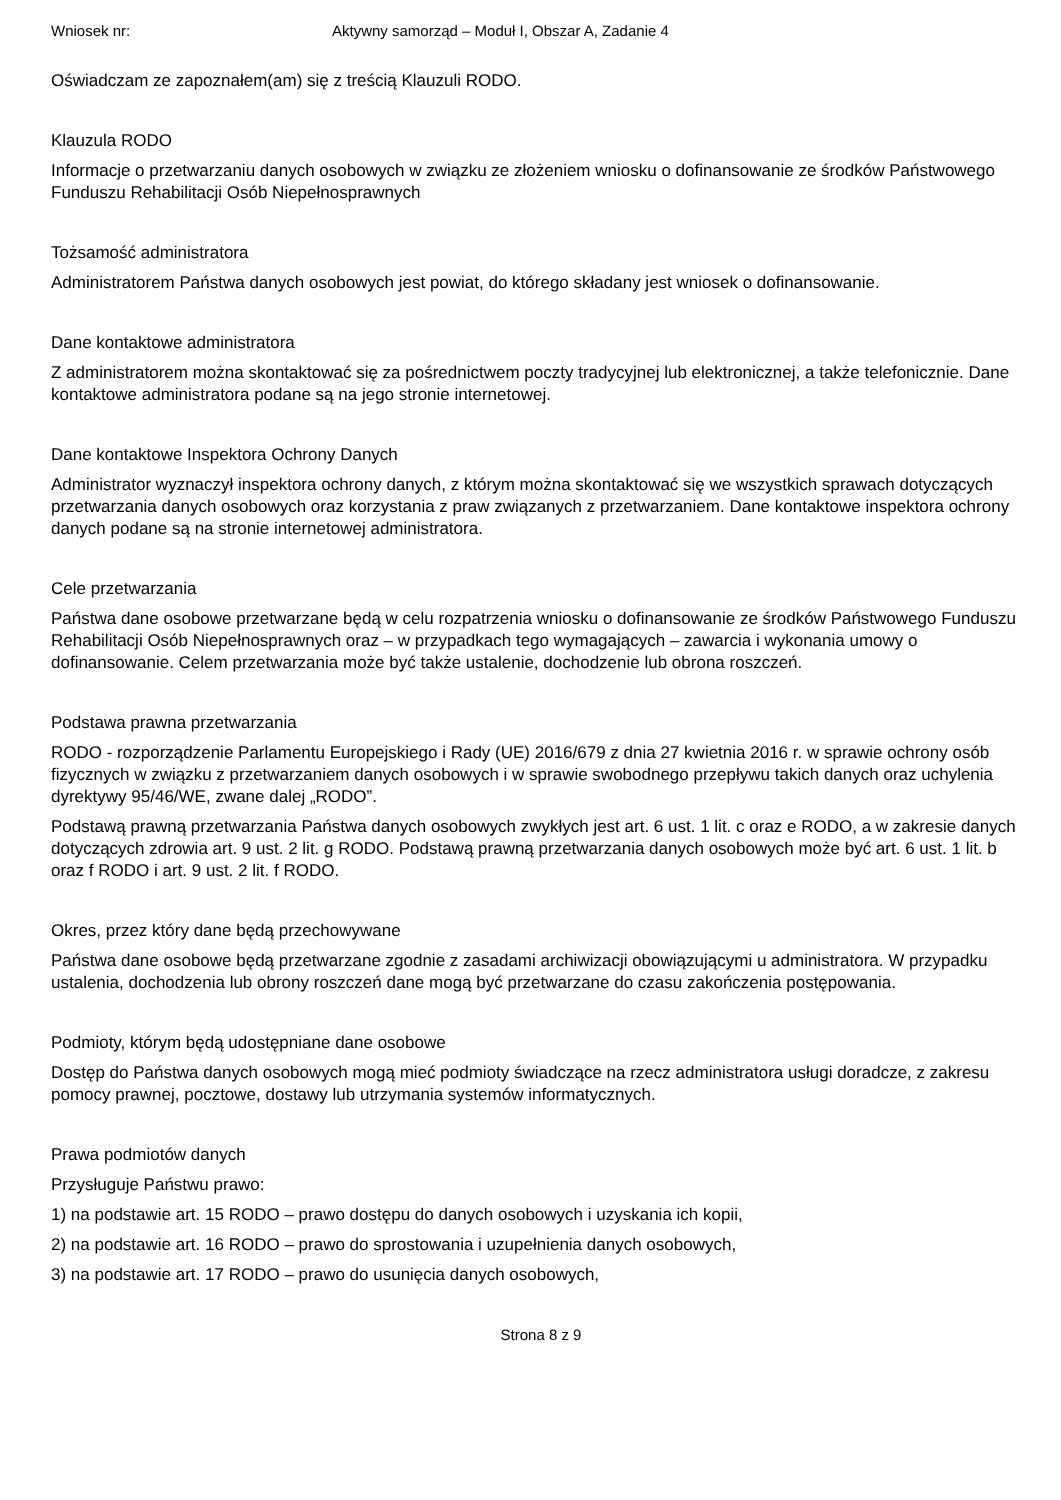Wniosek nr: Aktywny samorząd – Moduł I, Obszar A, Zadanie 4
Oświadczam ze zapoznałem(am) się z treścią Klauzuli RODO.
Klauzula RODO
Informacje o przetwarzaniu danych osobowych w związku ze złożeniem wniosku o dofinansowanie ze środków Państwowego Funduszu Rehabilitacji Osób Niepełnosprawnych
Tożsamość administratora
Administratorem Państwa danych osobowych jest powiat, do którego składany jest wniosek o dofinansowanie.
Dane kontaktowe administratora
Z administratorem można skontaktować się za pośrednictwem poczty tradycyjnej lub elektronicznej, a także telefonicznie. Dane kontaktowe administratora podane są na jego stronie internetowej.
Dane kontaktowe Inspektora Ochrony Danych
Administrator wyznaczył inspektora ochrony danych, z którym można skontaktować się we wszystkich sprawach dotyczących przetwarzania danych osobowych oraz korzystania z praw związanych z przetwarzaniem. Dane kontaktowe inspektora ochrony danych podane są na stronie internetowej administratora.
Cele przetwarzania
Państwa dane osobowe przetwarzane będą w celu rozpatrzenia wniosku o dofinansowanie ze środków Państwowego Funduszu Rehabilitacji Osób Niepełnosprawnych oraz – w przypadkach tego wymagających – zawarcia i wykonania umowy o dofinansowanie. Celem przetwarzania może być także ustalenie, dochodzenie lub obrona roszczeń.
Podstawa prawna przetwarzania
RODO - rozporządzenie Parlamentu Europejskiego i Rady (UE) 2016/679 z dnia 27 kwietnia 2016 r. w sprawie ochrony osób fizycznych w związku z przetwarzaniem danych osobowych i w sprawie swobodnego przepływu takich danych oraz uchylenia dyrektywy 95/46/WE, zwane dalej „RODO”.
Podstawą prawną przetwarzania Państwa danych osobowych zwykłych jest art. 6 ust. 1 lit. c oraz e RODO, a w zakresie danych dotyczących zdrowia art. 9 ust. 2 lit. g RODO. Podstawą prawną przetwarzania danych osobowych może być art. 6 ust. 1 lit. b oraz f RODO i art. 9 ust. 2 lit. f RODO.
Okres, przez który dane będą przechowywane
Państwa dane osobowe będą przetwarzane zgodnie z zasadami archiwizacji obowiązującymi u administratora. W przypadku ustalenia, dochodzenia lub obrony roszczeń dane mogą być przetwarzane do czasu zakończenia postępowania.
Podmioty, którym będą udostępniane dane osobowe
Dostęp do Państwa danych osobowych mogą mieć podmioty świadczące na rzecz administratora usługi doradcze, z zakresu pomocy prawnej, pocztowe, dostawy lub utrzymania systemów informatycznych.
Prawa podmiotów danych
Przysługuje Państwu prawo:
1) na podstawie art. 15 RODO – prawo dostępu do danych osobowych i uzyskania ich kopii,
2) na podstawie art. 16 RODO – prawo do sprostowania i uzupełnienia danych osobowych,
3) na podstawie art. 17 RODO – prawo do usunięcia danych osobowych,
Strona 8 z 9